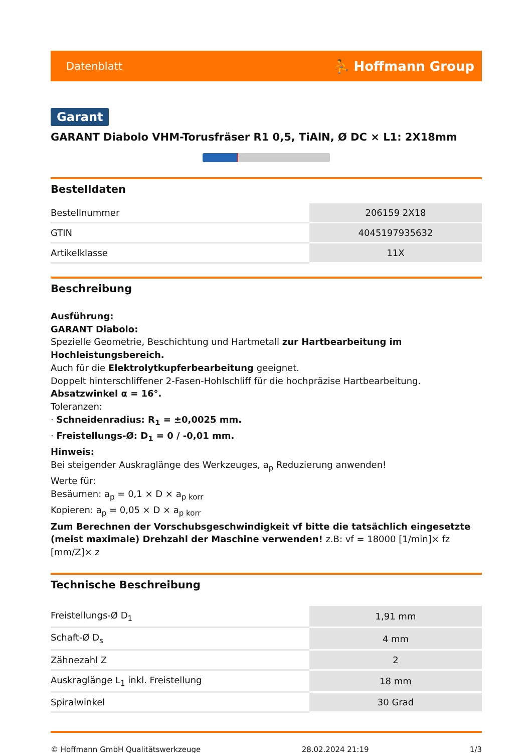Datenblatt ⛹ Hoffmann Group
Garant
GARANT Diabolo VHM-Torusfräser R1 0,5, TiAlN, Ø DC × L1: 2X18mm
Bestelldaten
| Bestellnummer | 206159 2X18 |
| GTIN | 4045197935632 |
| Artikelklasse | 11X |
Beschreibung
Ausführung:
GARANT Diabolo:
Spezielle Geometrie, Beschichtung und Hartmetall zur Hartbearbeitung im Hochleistungsbereich.
Auch für die Elektrolytkupferbearbeitung geeignet.
Doppelt hinterschliffener 2-Fasen-Hohlschliff für die hochpräzise Hartbearbeitung.
Absatzwinkel α = 16°.
Toleranzen:
· Schneidenradius: R<sub>1</sub> = ±0,0025 mm.
· Freistellungs-Ø: D<sub>1</sub> = 0 / -0,01 mm.
Hinweis:
Bei steigender Auskraglänge des Werkzeuges, a<sub>p</sub> Reduzierung anwenden!
Werte für:
Besäumen: a<sub>p</sub> = 0,1 × D × a<sub>p korr</sub>
Kopieren: a<sub>p</sub> = 0,05 × D × a<sub>p korr</sub>
Zum Berechnen der Vorschubsgeschwindigkeit vf bitte die tatsächlich eingesetzte (meist maximale) Drehzahl der Maschine verwenden! z.B: vf = 18000 [1/min]× fz [mm/Z]× z
Technische Beschreibung
| Freistellungs-Ø D<sub>1</sub> | 1,91 mm |
| Schaft-Ø D<sub>s</sub> | 4 mm |
| Zähnezahl Z | 2 |
| Auskraglänge L<sub>1</sub> inkl. Freistellung | 18 mm |
| Spiralwinkel | 30 Grad |
© Hoffmann GmbH Qualitätswerkzeuge 28.02.2024 21:19 1/3